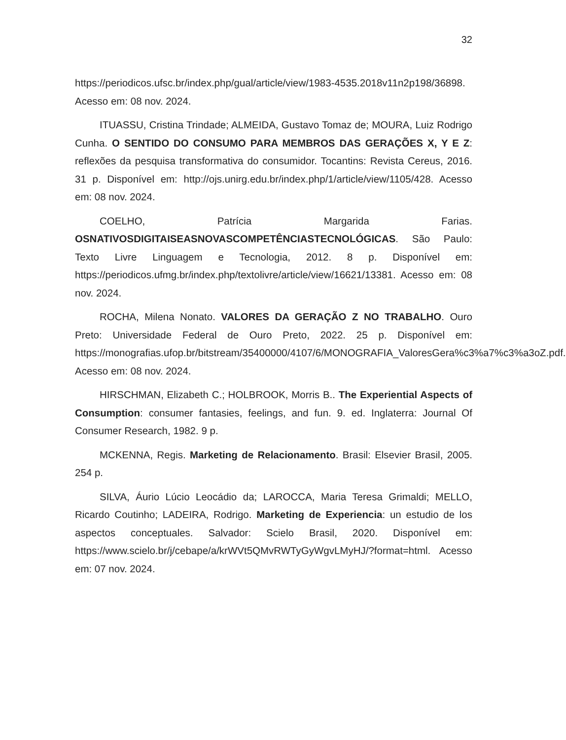32
https://periodicos.ufsc.br/index.php/gual/article/view/1983-4535.2018v11n2p198/36898. Acesso em: 08 nov. 2024.
ITUASSU, Cristina Trindade; ALMEIDA, Gustavo Tomaz de; MOURA, Luiz Rodrigo Cunha. O SENTIDO DO CONSUMO PARA MEMBROS DAS GERAÇÕES X, Y E Z: reflexões da pesquisa transformativa do consumidor. Tocantins: Revista Cereus, 2016. 31 p. Disponível em: http://ojs.unirg.edu.br/index.php/1/article/view/1105/428. Acesso em: 08 nov. 2024.
COELHO, Patrícia Margarida Farias. OSNATIVOSDIGITAISEASNOVASCOMPETÊNCIASTECNOLÓGICAS. São Paulo: Texto Livre Linguagem e Tecnologia, 2012. 8 p. Disponível em: https://periodicos.ufmg.br/index.php/textolivre/article/view/16621/13381. Acesso em: 08 nov. 2024.
ROCHA, Milena Nonato. VALORES DA GERAÇÃO Z NO TRABALHO. Ouro Preto: Universidade Federal de Ouro Preto, 2022. 25 p. Disponível em: https://monografias.ufop.br/bitstream/35400000/4107/6/MONOGRAFIA_ValoresGera%c3%a7%c3%a3oZ.pdf. Acesso em: 08 nov. 2024.
HIRSCHMAN, Elizabeth C.; HOLBROOK, Morris B.. The Experiential Aspects of Consumption: consumer fantasies, feelings, and fun. 9. ed. Inglaterra: Journal Of Consumer Research, 1982. 9 p.
MCKENNA, Regis. Marketing de Relacionamento. Brasil: Elsevier Brasil, 2005. 254 p.
SILVA, Áurio Lúcio Leocádio da; LAROCCA, Maria Teresa Grimaldi; MELLO, Ricardo Coutinho; LADEIRA, Rodrigo. Marketing de Experiencia: un estudio de los aspectos conceptuales. Salvador: Scielo Brasil, 2020. Disponível em: https://www.scielo.br/j/cebape/a/krWVt5QMvRWTyGyWgvLMyHJ/?format=html. Acesso em: 07 nov. 2024.